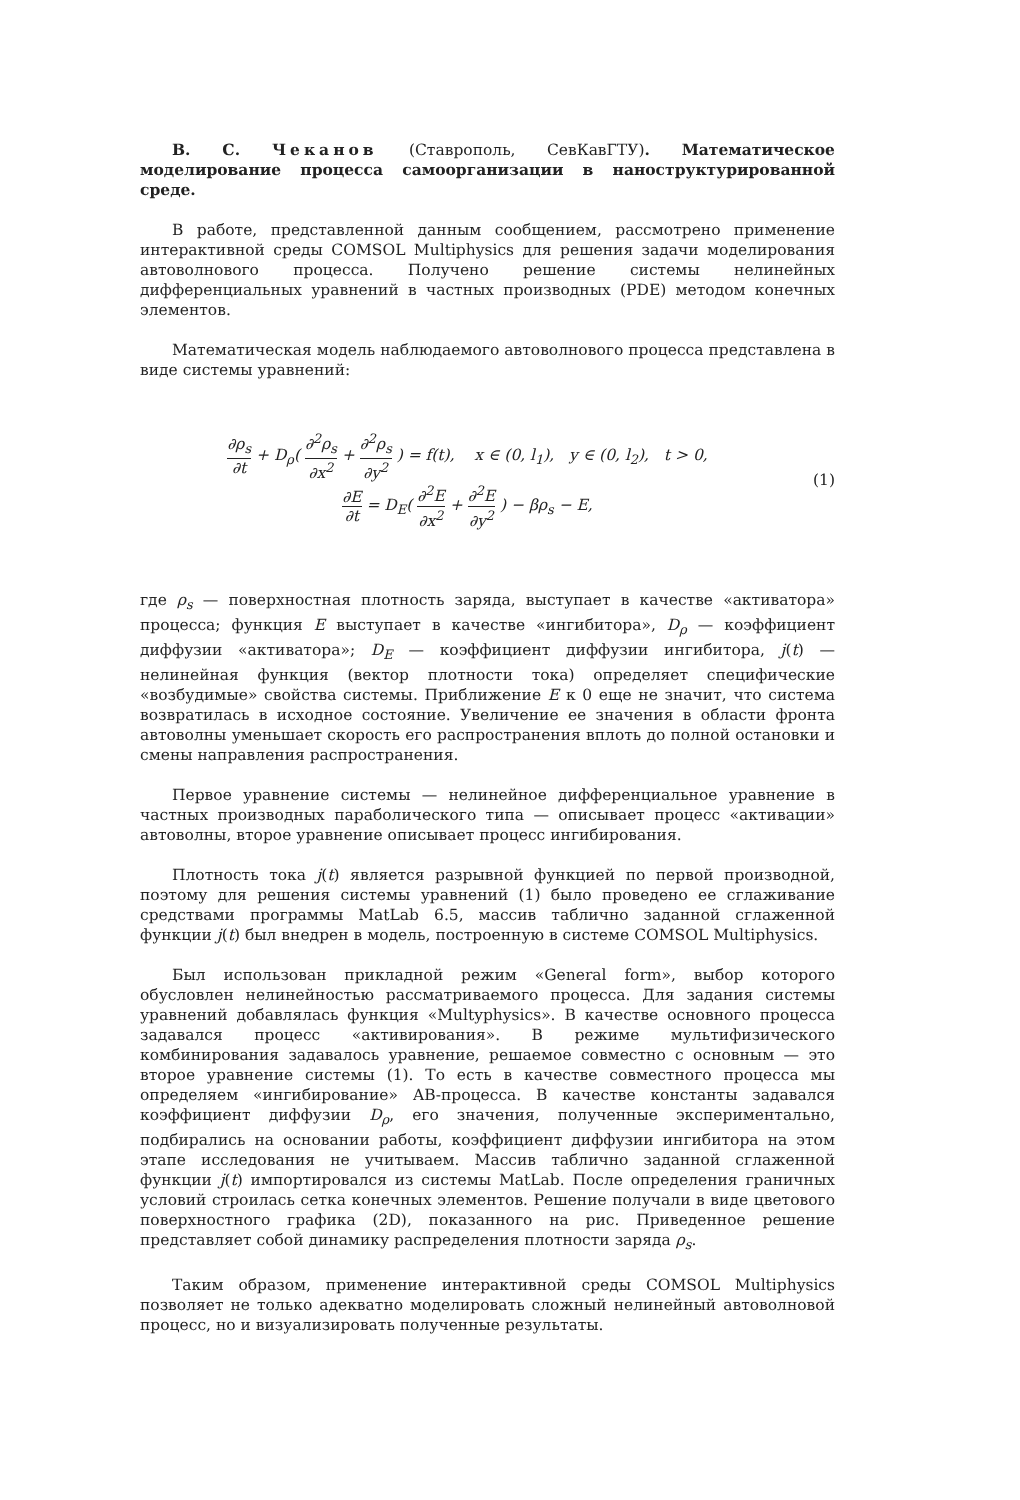В. С. Чеканов (Ставрополь, СевКавГТУ). Математическое моделирование процесса самоорганизации в наноструктурированной среде.
В работе, представленной данным сообщением, рассмотрено применение интерактивной среды COMSOL Multiphysics для решения задачи моделирования автоволнового процесса. Получено решение системы нелинейных дифференциальных уравнений в частных производных (PDE) методом конечных элементов.
Математическая модель наблюдаемого автоволнового процесса представлена в виде системы уравнений:
∂ρ<sub>s</sub> ∂t + D<sub>ρ</sub>( ∂<sup>2</sup>ρ<sub>s</sub> ∂x<sup>2</sup> + ∂<sup>2</sup>ρ<sub>s</sub> ∂y<sup>2</sup> ) = f(t), x ∈ (0, l<sub>1</sub>), y ∈ (0, l<sub>2</sub>), t > 0,
∂E ∂t = D<sub>E</sub>( ∂<sup>2</sup>E ∂x<sup>2</sup> + ∂<sup>2</sup>E ∂y<sup>2</sup> ) − βρ<sub>s</sub> − E,
(1)
где ρ<sub>s</sub> — поверхностная плотность заряда, выступает в качестве «активатора» процесса; функция E выступает в качестве «ингибитора», D<sub>ρ</sub> — коэффициент диффузии «активатора»; D<sub>E</sub> — коэффициент диффузии ингибитора, j(t) — нелинейная функция (вектор плотности тока) определяет специфические «возбудимые» свойства системы. Приближение E к 0 еще не значит, что система возвратилась в исходное состояние. Увеличение ее значения в области фронта автоволны уменьшает скорость его распространения вплоть до полной остановки и смены направления распространения.
Первое уравнение системы — нелинейное дифференциальное уравнение в частных производных параболического типа — описывает процесс «активации» автоволны, второе уравнение описывает процесс ингибирования.
Плотность тока j(t) является разрывной функцией по первой производной, поэтому для решения системы уравнений (1) было проведено ее сглаживание средствами программы MatLab 6.5, массив таблично заданной сглаженной функции j(t) был внедрен в модель, построенную в системе COMSOL Multiphysics.
Был использован прикладной режим «General form», выбор которого обусловлен нелинейностью рассматриваемого процесса. Для задания системы уравнений добавлялась функция «Multyphysics». В качестве основного процесса задавался процесс «активирования». В режиме мультифизического комбинирования задавалось уравнение, решаемое совместно с основным — это второе уравнение системы (1). То есть в качестве совместного процесса мы определяем «ингибирование» АВ-процесса. В качестве константы задавался коэффициент диффузии D<sub>ρ</sub>, его значения, полученные экспериментально, подбирались на основании работы, коэффициент диффузии ингибитора на этом этапе исследования не учитываем. Массив таблично заданной сглаженной функции j(t) импортировался из системы MatLab. После определения граничных условий строилась сетка конечных элементов. Решение получали в виде цветового поверхностного графика (2D), показанного на рис. Приведенное решение представляет собой динамику распределения плотности заряда ρ<sub>s</sub>.
Таким образом, применение интерактивной среды COMSOL Multiphysics позволяет не только адекватно моделировать сложный нелинейный автоволновой процесс, но и визуализировать полученные результаты.